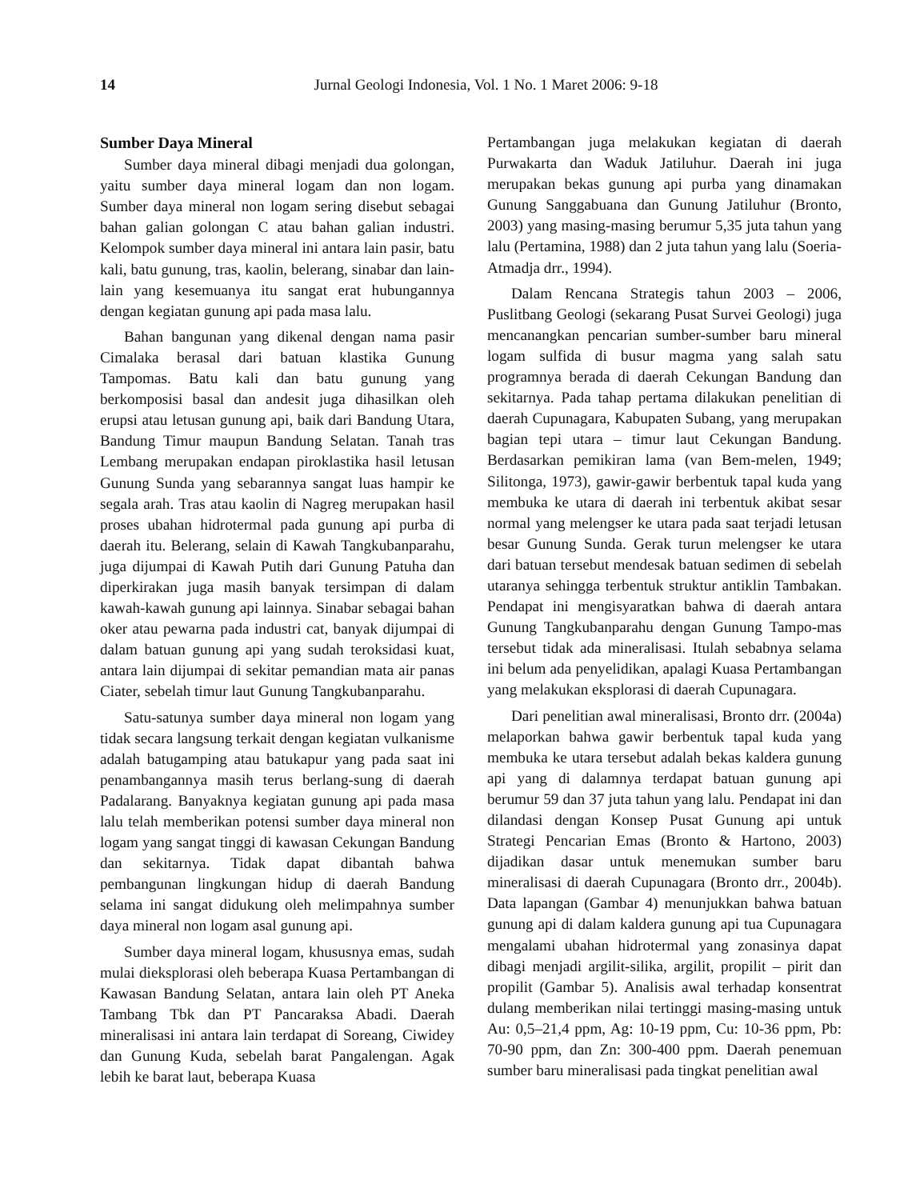14
Jurnal Geologi Indonesia, Vol. 1 No. 1 Maret 2006: 9-18
Sumber Daya Mineral
Sumber daya mineral dibagi menjadi dua golongan, yaitu sumber daya mineral logam dan non logam. Sumber daya mineral non logam sering disebut sebagai bahan galian golongan C atau bahan galian industri. Kelompok sumber daya mineral ini antara lain pasir, batu kali, batu gunung, tras, kaolin, belerang, sinabar dan lain-lain yang kesemuanya itu sangat erat hubungannya dengan kegiatan gunung api pada masa lalu.
Bahan bangunan yang dikenal dengan nama pasir Cimalaka berasal dari batuan klastika Gunung Tampomas. Batu kali dan batu gunung yang berkomposisi basal dan andesit juga dihasilkan oleh erupsi atau letusan gunung api, baik dari Bandung Utara, Bandung Timur maupun Bandung Selatan. Tanah tras Lembang merupakan endapan piroklastika hasil letusan Gunung Sunda yang sebarannya sangat luas hampir ke segala arah. Tras atau kaolin di Nagreg merupakan hasil proses ubahan hidrotermal pada gunung api purba di daerah itu. Belerang, selain di Kawah Tangkubanparahu, juga dijumpai di Kawah Putih dari Gunung Patuha dan diperkirakan juga masih banyak tersimpan di dalam kawah-kawah gunung api lainnya. Sinabar sebagai bahan oker atau pewarna pada industri cat, banyak dijumpai di dalam batuan gunung api yang sudah teroksidasi kuat, antara lain dijumpai di sekitar pemandian mata air panas Ciater, sebelah timur laut Gunung Tangkubanparahu.
Satu-satunya sumber daya mineral non logam yang tidak secara langsung terkait dengan kegiatan vulkanisme adalah batugamping atau batukapur yang pada saat ini penambangannya masih terus berlang-sung di daerah Padalarang. Banyaknya kegiatan gunung api pada masa lalu telah memberikan potensi sumber daya mineral non logam yang sangat tinggi di kawasan Cekungan Bandung dan sekitarnya. Tidak dapat dibantah bahwa pembangunan lingkungan hidup di daerah Bandung selama ini sangat didukung oleh melimpahnya sumber daya mineral non logam asal gunung api.
Sumber daya mineral logam, khususnya emas, sudah mulai dieksplorasi oleh beberapa Kuasa Pertambangan di Kawasan Bandung Selatan, antara lain oleh PT Aneka Tambang Tbk dan PT Pancaraksa Abadi. Daerah mineralisasi ini antara lain terdapat di Soreang, Ciwidey dan Gunung Kuda, sebelah barat Pangalengan. Agak lebih ke barat laut, beberapa Kuasa
Pertambangan juga melakukan kegiatan di daerah Purwakarta dan Waduk Jatiluhur. Daerah ini juga merupakan bekas gunung api purba yang dinamakan Gunung Sanggabuana dan Gunung Jatiluhur (Bronto, 2003) yang masing-masing berumur 5,35 juta tahun yang lalu (Pertamina, 1988) dan 2 juta tahun yang lalu (Soeria-Atmadja drr., 1994).
Dalam Rencana Strategis tahun 2003 – 2006, Puslitbang Geologi (sekarang Pusat Survei Geologi) juga mencanangkan pencarian sumber-sumber baru mineral logam sulfida di busur magma yang salah satu programnya berada di daerah Cekungan Bandung dan sekitarnya. Pada tahap pertama dilakukan penelitian di daerah Cupunagara, Kabupaten Subang, yang merupakan bagian tepi utara – timur laut Cekungan Bandung. Berdasarkan pemikiran lama (van Bem-melen, 1949; Silitonga, 1973), gawir-gawir berbentuk tapal kuda yang membuka ke utara di daerah ini terbentuk akibat sesar normal yang melengser ke utara pada saat terjadi letusan besar Gunung Sunda. Gerak turun melengser ke utara dari batuan tersebut mendesak batuan sedimen di sebelah utaranya sehingga terbentuk struktur antiklin Tambakan. Pendapat ini mengisyaratkan bahwa di daerah antara Gunung Tangkubanparahu dengan Gunung Tampo-mas tersebut tidak ada mineralisasi. Itulah sebabnya selama ini belum ada penyelidikan, apalagi Kuasa Pertambangan yang melakukan eksplorasi di daerah Cupunagara.
Dari penelitian awal mineralisasi, Bronto drr. (2004a) melaporkan bahwa gawir berbentuk tapal kuda yang membuka ke utara tersebut adalah bekas kaldera gunung api yang di dalamnya terdapat batuan gunung api berumur 59 dan 37 juta tahun yang lalu. Pendapat ini dan dilandasi dengan Konsep Pusat Gunung api untuk Strategi Pencarian Emas (Bronto & Hartono, 2003) dijadikan dasar untuk menemukan sumber baru mineralisasi di daerah Cupunagara (Bronto drr., 2004b). Data lapangan (Gambar 4) menunjukkan bahwa batuan gunung api di dalam kaldera gunung api tua Cupunagara mengalami ubahan hidrotermal yang zonasinya dapat dibagi menjadi argilit-silika, argilit, propilit – pirit dan propilit (Gambar 5). Analisis awal terhadap konsentrat dulang memberikan nilai tertinggi masing-masing untuk Au: 0,5–21,4 ppm, Ag: 10-19 ppm, Cu: 10-36 ppm, Pb: 70-90 ppm, dan Zn: 300-400 ppm. Daerah penemuan sumber baru mineralisasi pada tingkat penelitian awal